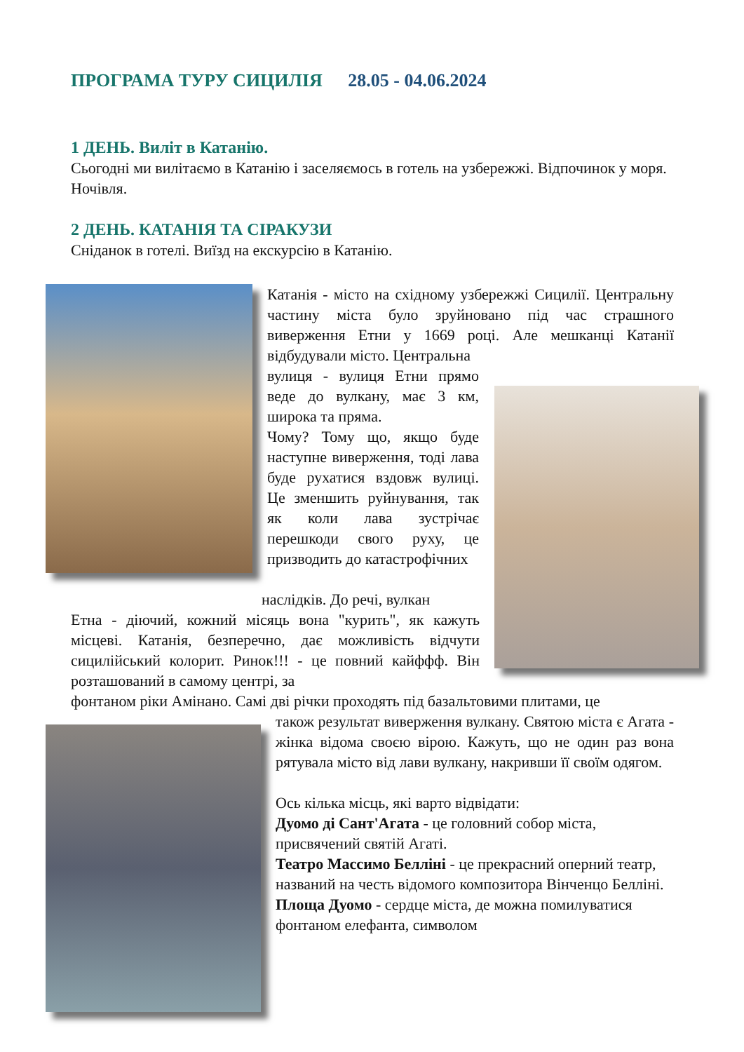ПРОГРАМА ТУРУ СИЦИЛІЯ 28.05 - 04.06.2024
1 ДЕНЬ. Виліт в Катанію.
Сьогодні ми вилітаємо в Катанію і заселяємось в готель на узбережжі. Відпочинок у моря. Ночівля.
2 ДЕНЬ. КАТАНІЯ ТА СІРАКУЗИ
Сніданок в готелі. Виїзд на екскурсію в Катанію.
Катанія - місто на східному узбережжі Сицилії. Центральну частину міста було зруйновано під час страшного виверження Етни у 1669 році. Але мешканці Катанії відбудували місто. Центральна
вулиця - вулиця Етни прямо веде до вулкану, має 3 км, широка та пряма.
Чому? Тому що, якщо буде наступне виверження, тоді лава буде рухатися вздовж вулиці. Це зменшить руйнування, так як коли лава зустрічає перешкоди свого руху, це призводить до катастрофічних
наслідків. До речі, вулкан
Етна - діючий, кожний місяць вона "курить", як кажуть місцеві. Катанія, безперечно, дає можливість відчути сицилійський колорит. Ринок!!! - це повний кайффф. Він розташований в самому центрі, за
фонтаном ріки Амінано. Самі дві річки проходять під базальтовими плитами, це
також результат виверження вулкану. Святою міста є Агата - жінка відома своєю вірою. Кажуть, що не один раз вона рятувала місто від лави вулкану, накривши її своїм одягом.
Ось кілька місць, які варто відвідати:
Дуомо ді Сант'Агата - це головний собор міста, присвячений святій Агаті.
Театро Массимо Белліні - це прекрасний оперний театр, названий на честь відомого композитора Вінченцо Белліні.
Площа Дуомо - сердце міста, де можна помилуватися фонтаном елефанта, символом